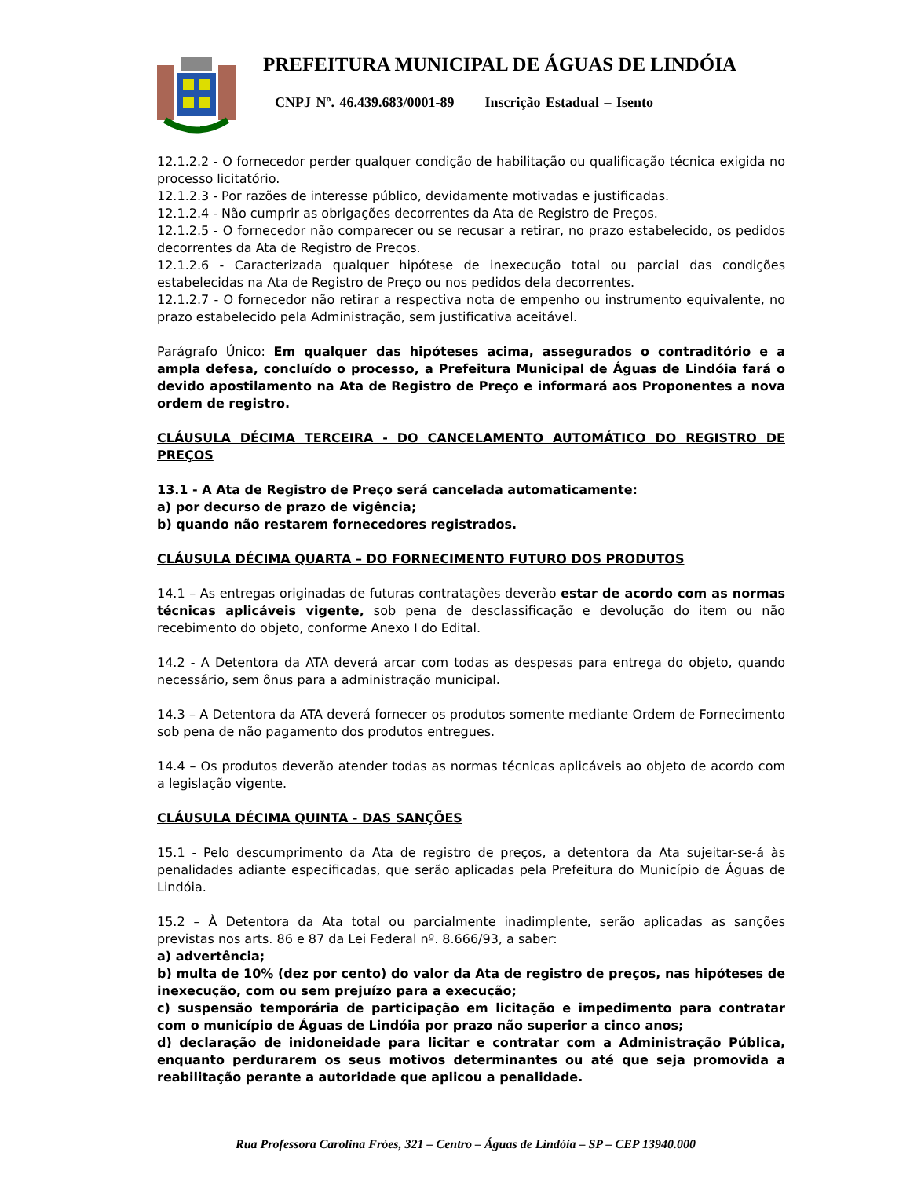PREFEITURA MUNICIPAL DE ÁGUAS DE LINDÓIA
CNPJ Nº. 46.439.683/0001-89 Inscrição Estadual – Isento
12.1.2.2 - O fornecedor perder qualquer condição de habilitação ou qualificação técnica exigida no processo licitatório.
12.1.2.3 - Por razões de interesse público, devidamente motivadas e justificadas.
12.1.2.4 - Não cumprir as obrigações decorrentes da Ata de Registro de Preços.
12.1.2.5 - O fornecedor não comparecer ou se recusar a retirar, no prazo estabelecido, os pedidos decorrentes da Ata de Registro de Preços.
12.1.2.6 - Caracterizada qualquer hipótese de inexecução total ou parcial das condições estabelecidas na Ata de Registro de Preço ou nos pedidos dela decorrentes.
12.1.2.7 - O fornecedor não retirar a respectiva nota de empenho ou instrumento equivalente, no prazo estabelecido pela Administração, sem justificativa aceitável.
Parágrafo Único: Em qualquer das hipóteses acima, assegurados o contraditório e a ampla defesa, concluído o processo, a Prefeitura Municipal de Águas de Lindóia fará o devido apostilamento na Ata de Registro de Preço e informará aos Proponentes a nova ordem de registro.
CLÁUSULA DÉCIMA TERCEIRA - DO CANCELAMENTO AUTOMÁTICO DO REGISTRO DE PREÇOS
13.1 - A Ata de Registro de Preço será cancelada automaticamente:
a) por decurso de prazo de vigência;
b) quando não restarem fornecedores registrados.
CLÁUSULA DÉCIMA QUARTA – DO FORNECIMENTO FUTURO DOS PRODUTOS
14.1 – As entregas originadas de futuras contratações deverão estar de acordo com as normas técnicas aplicáveis vigente, sob pena de desclassificação e devolução do item ou não recebimento do objeto, conforme Anexo I do Edital.
14.2 - A Detentora da ATA deverá arcar com todas as despesas para entrega do objeto, quando necessário, sem ônus para a administração municipal.
14.3 – A Detentora da ATA deverá fornecer os produtos somente mediante Ordem de Fornecimento sob pena de não pagamento dos produtos entregues.
14.4 – Os produtos deverão atender todas as normas técnicas aplicáveis ao objeto de acordo com a legislação vigente.
CLÁUSULA DÉCIMA QUINTA - DAS SANÇÕES
15.1 - Pelo descumprimento da Ata de registro de preços, a detentora da Ata sujeitar-se-á às penalidades adiante especificadas, que serão aplicadas pela Prefeitura do Município de Águas de Lindóia.
15.2 – À Detentora da Ata total ou parcialmente inadimplente, serão aplicadas as sanções previstas nos arts. 86 e 87 da Lei Federal nº. 8.666/93, a saber:
a) advertência;
b) multa de 10% (dez por cento) do valor da Ata de registro de preços, nas hipóteses de inexecução, com ou sem prejuízo para a execução;
c) suspensão temporária de participação em licitação e impedimento para contratar com o município de Águas de Lindóia por prazo não superior a cinco anos;
d) declaração de inidoneidade para licitar e contratar com a Administração Pública, enquanto perdurarem os seus motivos determinantes ou até que seja promovida a reabilitação perante a autoridade que aplicou a penalidade.
Rua Professora Carolina Fróes, 321 – Centro – Águas de Lindóia – SP – CEP 13940.000